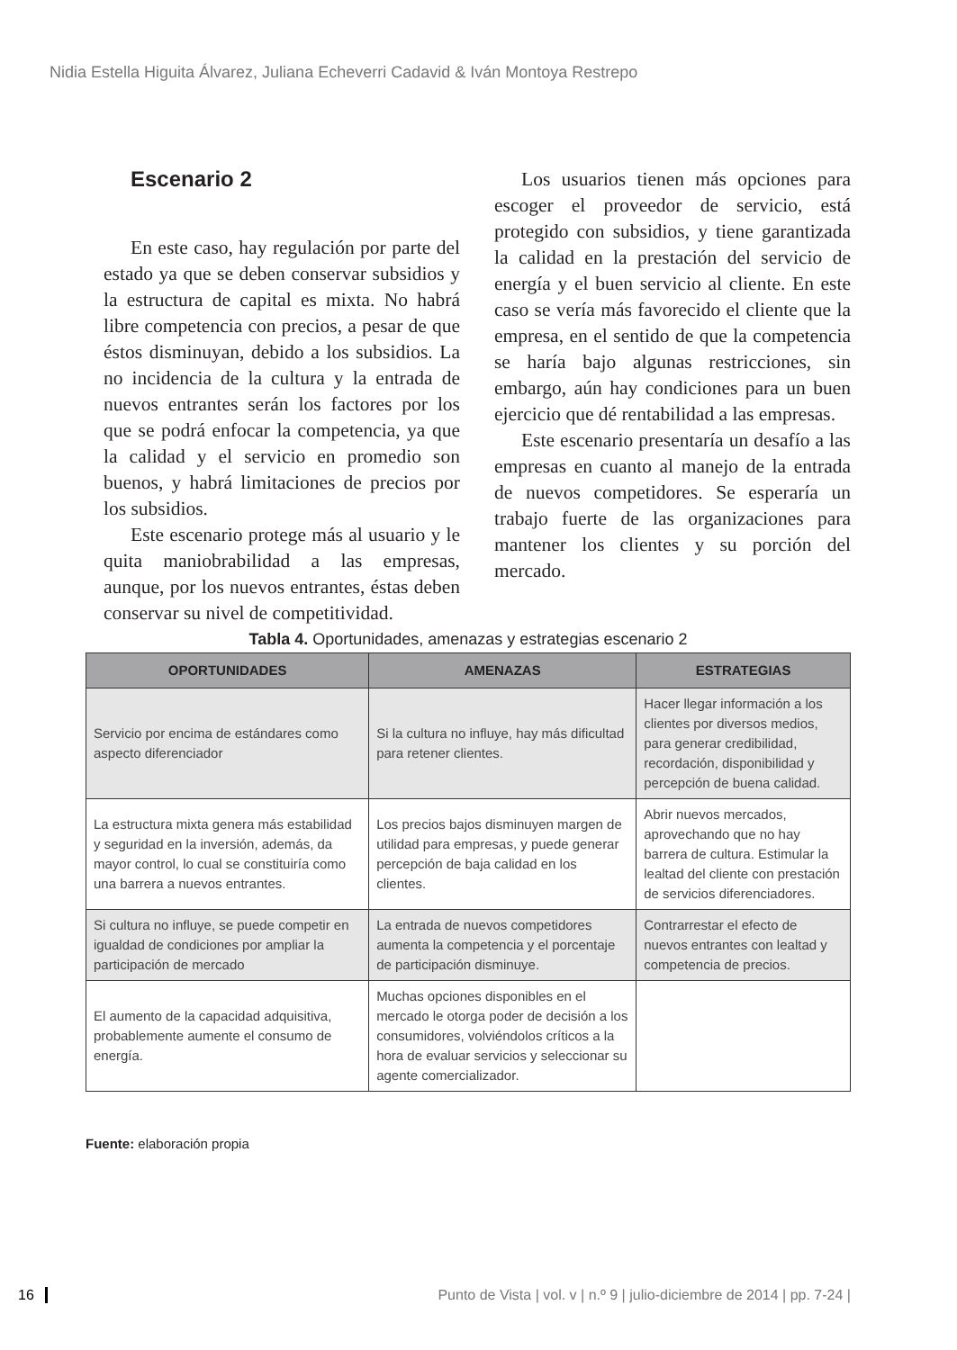Nidia Estella Higuita Álvarez, Juliana Echeverri Cadavid & Iván Montoya Restrepo
Escenario 2
En este caso, hay regulación por parte del estado ya que se deben conservar subsidios y la estructura de capital es mixta. No habrá libre competencia con precios, a pesar de que éstos disminuyan, debido a los subsidios. La no incidencia de la cultura y la entrada de nuevos entrantes serán los factores por los que se podrá enfocar la competencia, ya que la calidad y el servicio en promedio son buenos, y habrá limitaciones de precios por los subsidios.
Este escenario protege más al usuario y le quita maniobrabilidad a las empresas, aunque, por los nuevos entrantes, éstas deben conservar su nivel de competitividad.
Los usuarios tienen más opciones para escoger el proveedor de servicio, está protegido con subsidios, y tiene garantizada la calidad en la prestación del servicio de energía y el buen servicio al cliente. En este caso se vería más favorecido el cliente que la empresa, en el sentido de que la competencia se haría bajo algunas restricciones, sin embargo, aún hay condiciones para un buen ejercicio que dé rentabilidad a las empresas.
Este escenario presentaría un desafío a las empresas en cuanto al manejo de la entrada de nuevos competidores. Se esperaría un trabajo fuerte de las organizaciones para mantener los clientes y su porción del mercado.
Tabla 4. Oportunidades, amenazas y estrategias escenario 2
| OPORTUNIDADES | AMENAZAS | ESTRATEGIAS |
| --- | --- | --- |
| Servicio por encima de estándares como aspecto diferenciador | Si la cultura no influye, hay más dificultad para retener clientes. | Hacer llegar información a los clientes por diversos medios, para generar credibilidad, recordación, disponibilidad y percepción de buena calidad. |
| La estructura mixta genera más estabilidad y seguridad en la inversión, además, da mayor control, lo cual se constituiría como una barrera a nuevos entrantes. | Los precios bajos disminuyen margen de utilidad para empresas, y puede generar percepción de baja calidad en los clientes. | Abrir nuevos mercados, aprovechando que no hay barrera de cultura. Estimular la lealtad del cliente con prestación de servicios diferenciadores. |
| Si cultura no influye, se puede competir en igualdad de condiciones por ampliar la participación de mercado | La entrada de nuevos competidores aumenta la competencia y el porcentaje de participación disminuye. | Contrarrestar el efecto de nuevos entrantes con lealtad y competencia de precios. |
| El aumento de la capacidad adquisitiva, probablemente aumente el consumo de energía. | Muchas opciones disponibles en el mercado le otorga poder de decisión a los consumidores, volviéndolos críticos a la hora de evaluar servicios y seleccionar su agente comercializador. | |
Fuente: elaboración propia
16 Punto de Vista | vol. v | n.º 9 | julio-diciembre de 2014 | pp. 7-24 |